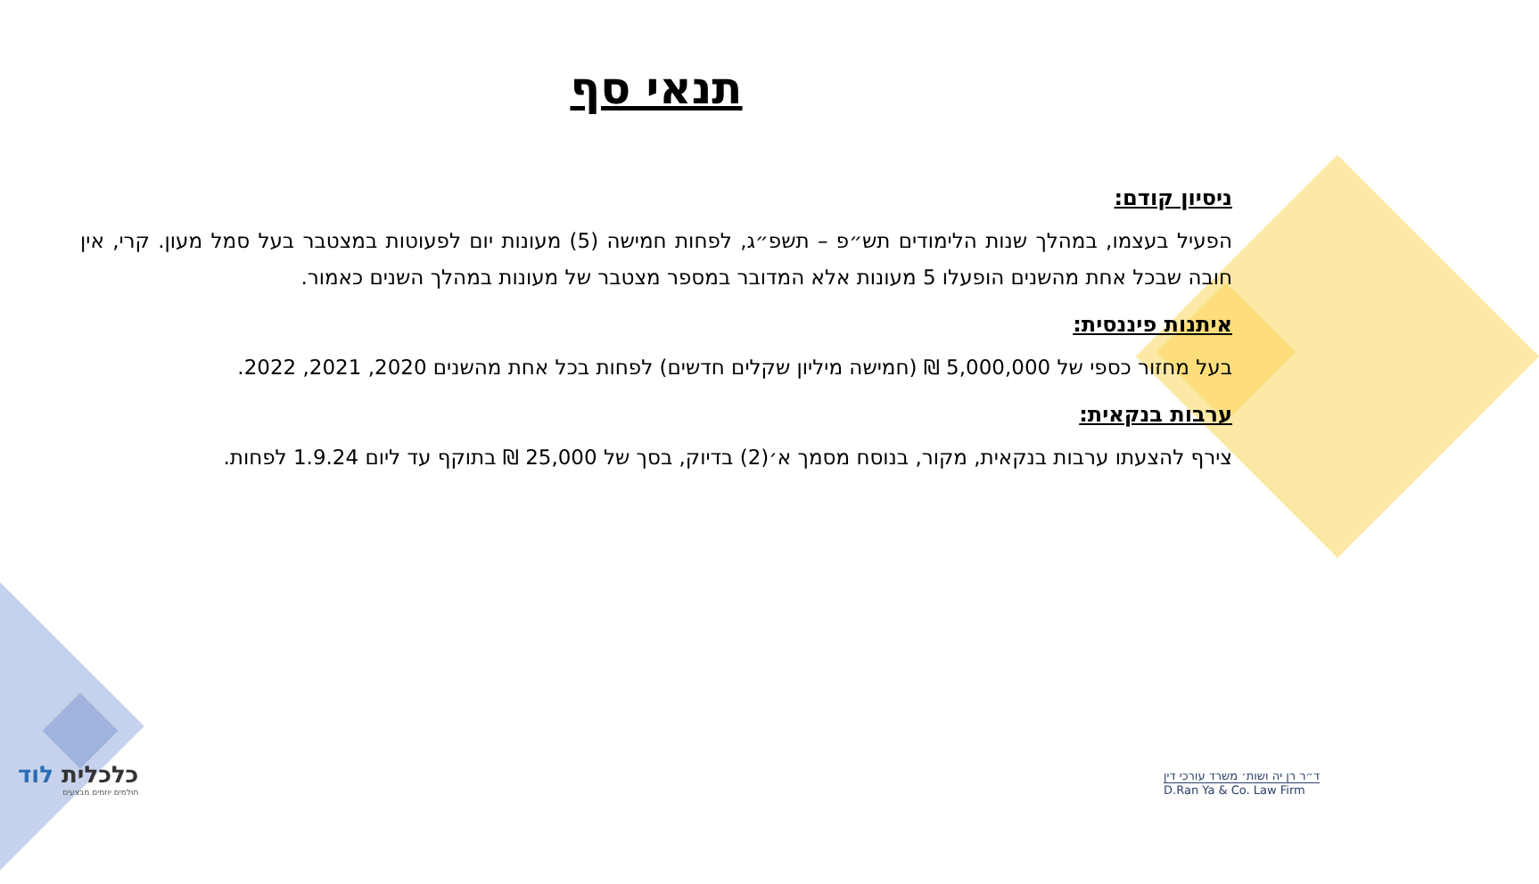תנאי סף
ניסיון קודם:
הפעיל בעצמו, במהלך שנות הלימודים תש״פ – תשפ״ג, לפחות חמישה (5) מעונות יום לפעוטות במצטבר בעל סמל מעון. קרי, אין חובה שבכל אחת מהשנים הופעלו 5 מעונות אלא המדובר במספר מצטבר של מעונות במהלך השנים כאמור.
איתנות פיננסית:
בעל מחזור כספי של 5,000,000 ₪ (חמישה מיליון שקלים חדשים) לפחות בכל אחת מהשנים 2020, 2021, 2022.
ערבות בנקאית:
צירף להצעתו ערבות בנקאית, מקור, בנוסח מסמך א׳(2) בדיוק, בסך של 25,000 ₪ בתוקף עד ליום 1.9.24 לפחות.
כלכלית לוד
חולמים יוזמים מבצעים
ד״ר רן יה ושות׳ משרד עורכי דין
D.Ran Ya & Co. Law Firm